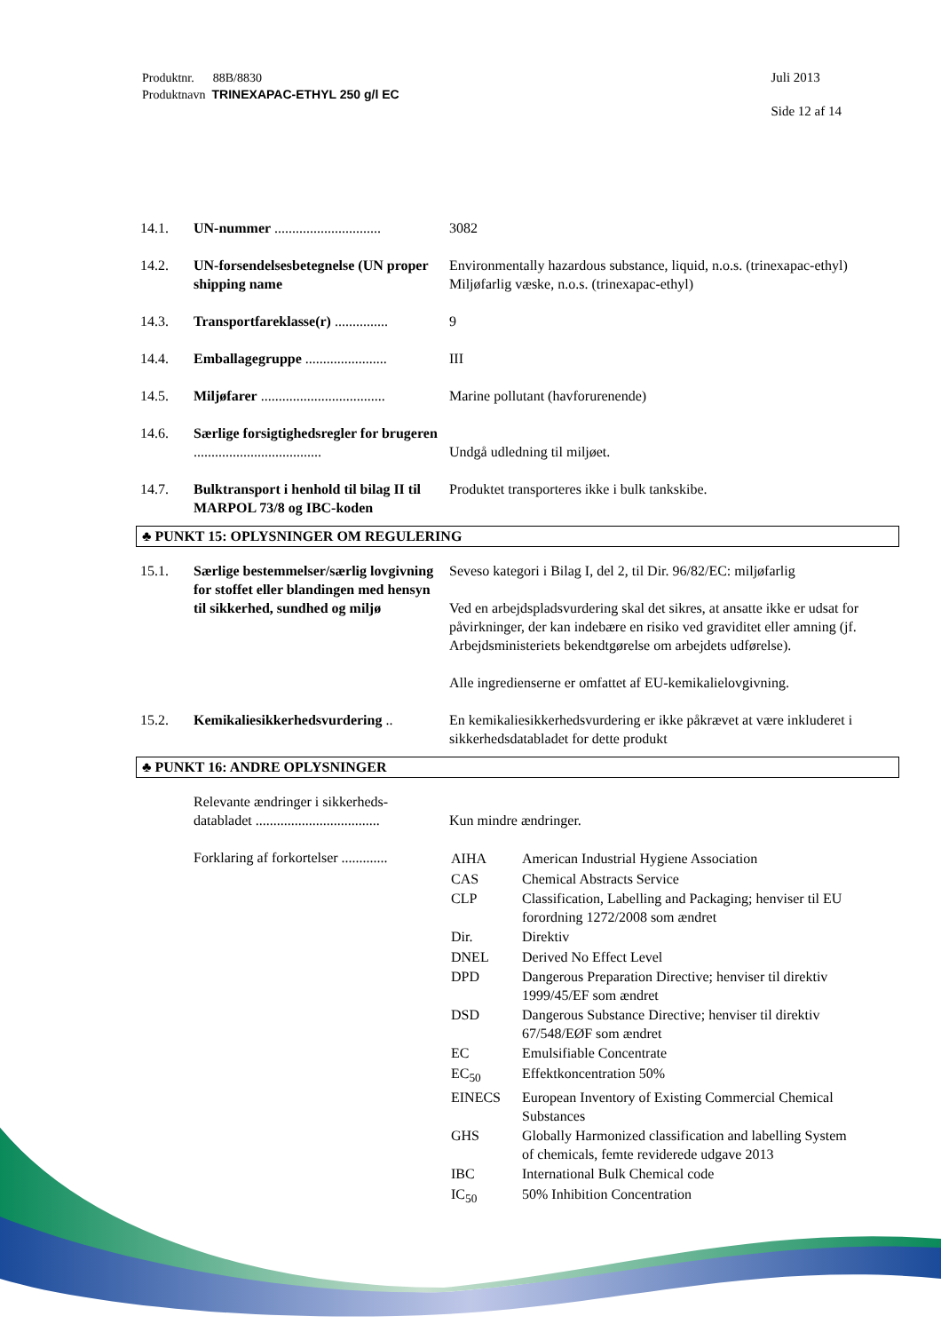Produktnr. 88B/8830
Produktnavn TRINEXAPAC-ETHYL 250 g/l EC
Juli 2013
Side 12 af 14
| 14.1. | UN-nummer .............................. | 3082 |
| 14.2. | UN-forsendelsesbetegnelse (UN proper shipping name | Environmentally hazardous substance, liquid, n.o.s. (trinexapac-ethyl) Miljøfarlig væske, n.o.s. (trinexapac-ethyl) |
| 14.3. | Transportfareklasse(r) ............... | 9 |
| 14.4. | Emballagegruppe ....................... | III |
| 14.5. | Miljøfarer ................................... | Marine pollutant (havforurenende) |
| 14.6. | Særlige forsigtighedsregler for brugeren .................................... | Undgå udledning til miljøet. |
| 14.7. | Bulktransport i henhold til bilag II til MARPOL 73/8 og IBC-koden | Produktet transporteres ikke i bulk tankskibe. |
♣ PUNKT 15: OPLYSNINGER OM REGULERING
| 15.1. | Særlige bestemmelser/særlig lovgivning for stoffet eller blandingen med hensyn til sikkerhed, sundhed og miljø | Seveso kategori i Bilag I, del 2, til Dir. 96/82/EC: miljøfarlig Ved en arbejdspladsvurdering skal det sikres, at ansatte ikke er udsat for påvirkninger, der kan indebære en risiko ved graviditet eller amning (jf. Arbejdsministeriets bekendtgørelse om arbejdets udførelse). Alle ingredienserne er omfattet af EU-kemikalielovgivning. |
| 15.2. | Kemikaliesikkerhedsvurdering .. | En kemikaliesikkerhedsvurdering er ikke påkrævet at være inkluderet i sikkerhedsdatabladet for dette produkt |
♣ PUNKT 16: ANDRE OPLYSNINGER
| | Relevante ændringer i sikkerheds-databladet ................................... | Kun mindre ændringer. |
| | Forklaring af forkortelser ............. | / AIHA / American Industrial Hygiene Association / / CAS / Chemical Abstracts Service / / CLP / Classification, Labelling and Packaging; henviser til EU forordning 1272/2008 som ændret / / Dir. / Direktiv / / DNEL / Derived No Effect Level / / DPD / Dangerous Preparation Directive; henviser til direktiv 1999/45/EF som ændret / / DSD / Dangerous Substance Directive; henviser til direktiv 67/548/EØF som ændret / / EC / Emulsifiable Concentrate / / EC<sub>50</sub> / Effektkoncentration 50% / / EINECS / European Inventory of Existing Commercial Chemical Substances / / GHS / Globally Harmonized classification and labelling System of chemicals, femte reviderede udgave 2013 / / IBC / International Bulk Chemical code / / IC<sub>50</sub> / 50% Inhibition Concentration / |